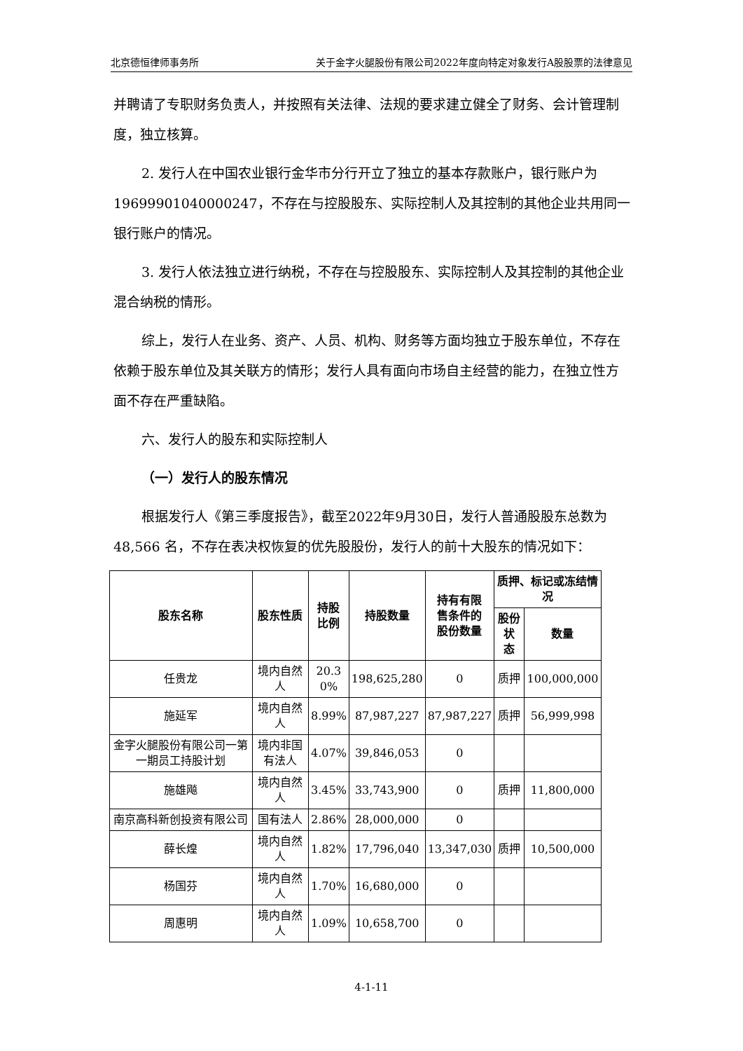北京德恒律师事务所 关于金字火腿股份有限公司2022年度向特定对象发行A股股票的法律意见
并聘请了专职财务负责人，并按照有关法律、法规的要求建立健全了财务、会计管理制度，独立核算。
2. 发行人在中国农业银行金华市分行开立了独立的基本存款账户，银行账户为19699901040000247，不存在与控股股东、实际控制人及其控制的其他企业共用同一银行账户的情况。
3. 发行人依法独立进行纳税，不存在与控股股东、实际控制人及其控制的其他企业混合纳税的情形。
综上，发行人在业务、资产、人员、机构、财务等方面均独立于股东单位，不存在依赖于股东单位及其关联方的情形；发行人具有面向市场自主经营的能力，在独立性方面不存在严重缺陷。
六、发行人的股东和实际控制人
（一）发行人的股东情况
根据发行人《第三季度报告》，截至2022年9月30日，发行人普通股股东总数为 48,566 名，不存在表决权恢复的优先股股份，发行人的前十大股东的情况如下：
| 股东名称 | 股东性质 | 持股 比例 | 持股数量 | 持有有限 售条件的 股份数量 | 质押、标记或冻结情况 | |
| --- | --- | --- | --- | --- | --- | --- |
| | | | | | 股份状 态 | 数量 |
| 任贵龙 | 境内自然人 | 20.3 0% | 198,625,280 | 0 | 质押 | 100,000,000 |
| 施延军 | 境内自然人 | 8.99% | 87,987,227 | 87,987,227 | 质押 | 56,999,998 |
| 金字火腿股份有限公司一第一期员工持股计划 | 境内非国有法人 | 4.07% | 39,846,053 | 0 | | |
| 施雄飚 | 境内自然人 | 3.45% | 33,743,900 | 0 | 质押 | 11,800,000 |
| 南京高科新创投资有限公司 | 国有法人 | 2.86% | 28,000,000 | 0 | | |
| 薛长煌 | 境内自然人 | 1.82% | 17,796,040 | 13,347,030 | 质押 | 10,500,000 |
| 杨国芬 | 境内自然人 | 1.70% | 16,680,000 | 0 | | |
| 周惠明 | 境内自然人 | 1.09% | 10,658,700 | 0 | | |
4-1-11